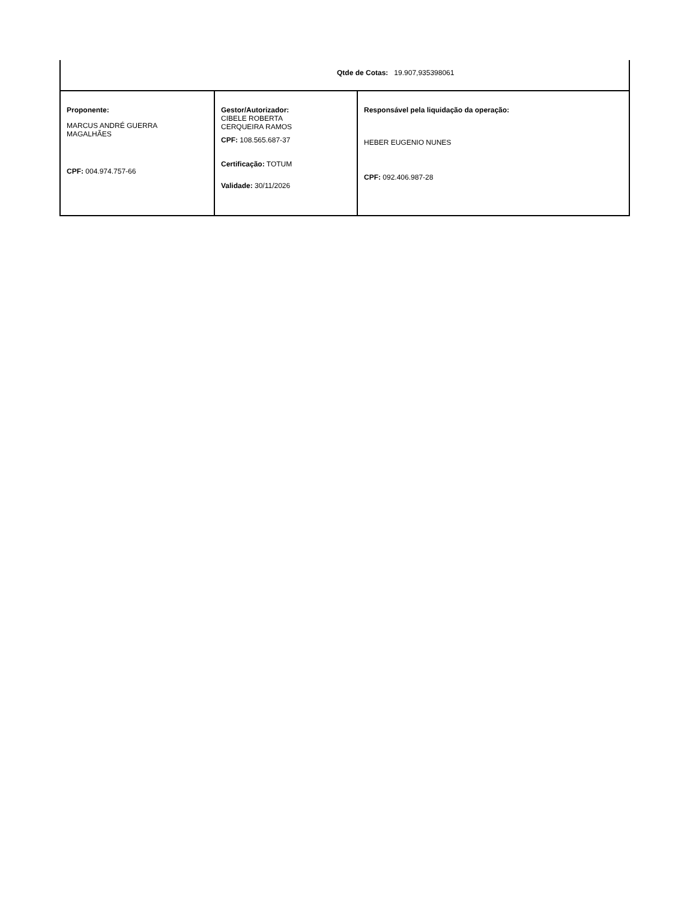| Qtde de Cotas: 19.907,935398061 | | |
| Proponente: MARCUS ANDRÉ GUERRA MAGALHÃES CPF: 004.974.757-66 | Gestor/Autorizador: CIBELE ROBERTA CERQUEIRA RAMOS CPF: 108.565.687-37 Certificação: TOTUM Validade: 30/11/2026 | Responsável pela liquidação da operação: HEBER EUGENIO NUNES CPF: 092.406.987-28 |